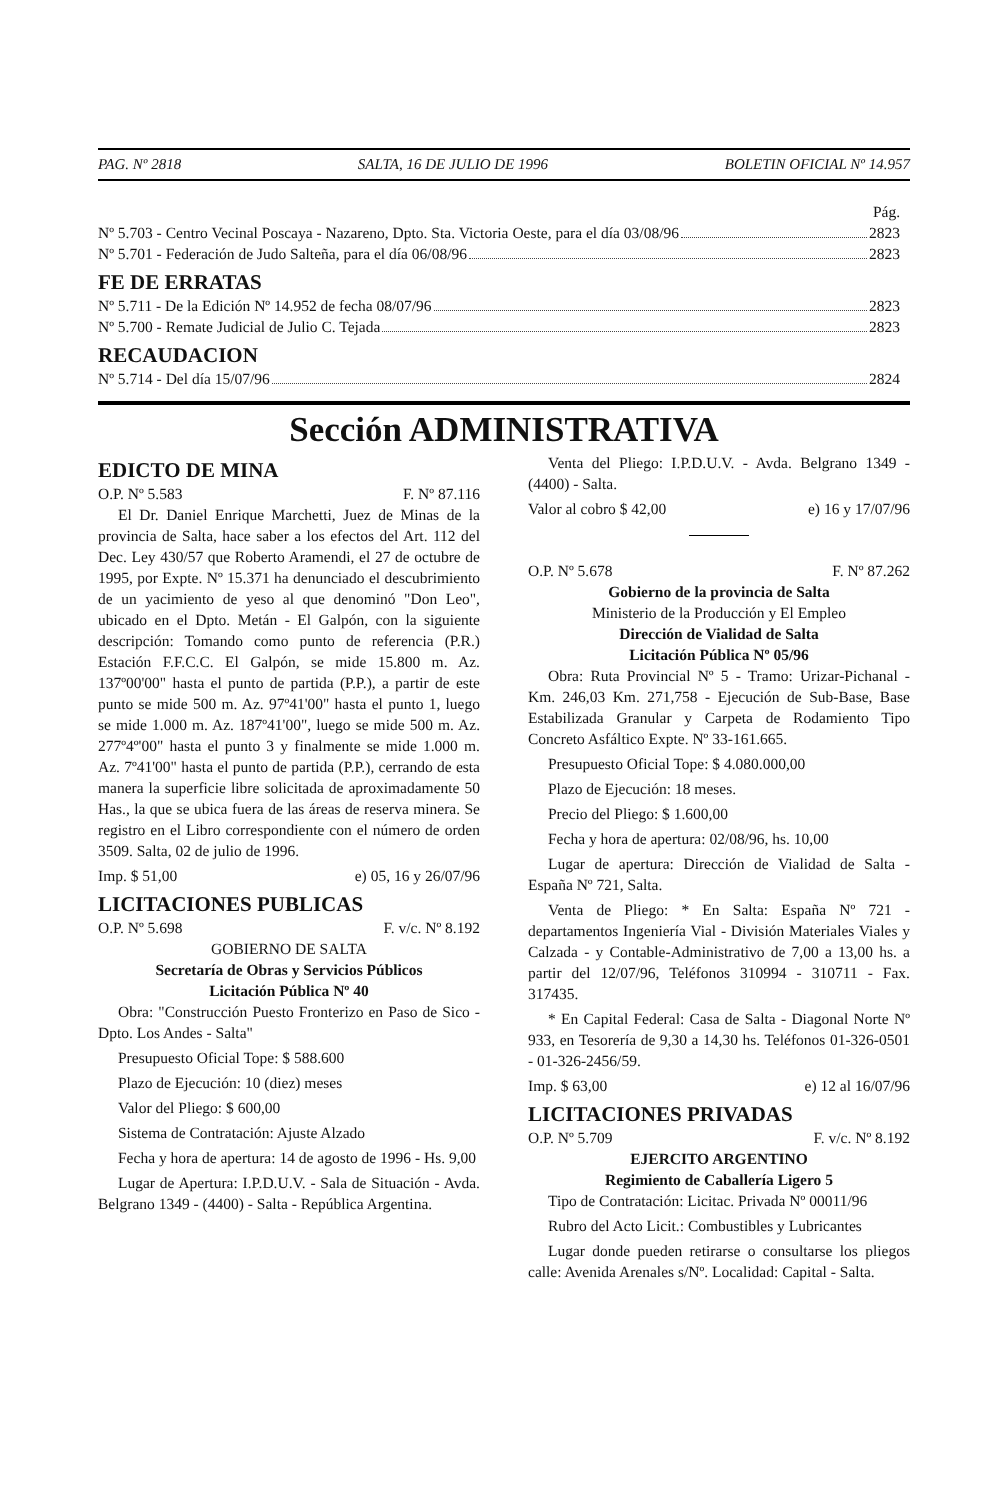PAG. Nº 2818 SALTA, 16 DE JULIO DE 1996 BOLETIN OFICIAL Nº 14.957
Pág.
Nº 5.703 - Centro Vecinal Poscaya - Nazareno, Dpto. Sta. Victoria Oeste, para el día 03/08/96 2823
Nº 5.701 - Federación de Judo Salteña, para el día 06/08/96 2823
FE DE ERRATAS
Nº 5.711 - De la Edición Nº 14.952 de fecha 08/07/96 2823
Nº 5.700 - Remate Judicial de Julio C. Tejada 2823
RECAUDACION
Nº 5.714 - Del día 15/07/96 2824
Sección ADMINISTRATIVA
EDICTO DE MINA
O.P. Nº 5.583 F. Nº 87.116
El Dr. Daniel Enrique Marchetti, Juez de Minas de la provincia de Salta, hace saber a los efectos del Art. 112 del Dec. Ley 430/57 que Roberto Aramendi, el 27 de octubre de 1995, por Expte. Nº 15.371 ha denunciado el descubrimiento de un yacimiento de yeso al que denominó "Don Leo", ubicado en el Dpto. Metán - El Galpón, con la siguiente descripción: Tomando como punto de referencia (P.R.) Estación F.F.C.C. El Galpón, se mide 15.800 m. Az. 137º00'00" hasta el punto de partida (P.P.), a partir de este punto se mide 500 m. Az. 97º41'00" hasta el punto 1, luego se mide 1.000 m. Az. 187º41'00", luego se mide 500 m. Az. 277º4º'00" hasta el punto 3 y finalmente se mide 1.000 m. Az. 7º41'00" hasta el punto de partida (P.P.), cerrando de esta manera la superficie libre solicitada de aproximadamente 50 Has., la que se ubica fuera de las áreas de reserva minera. Se registro en el Libro correspondiente con el número de orden 3509. Salta, 02 de julio de 1996.
Imp. $ 51,00 e) 05, 16 y 26/07/96
LICITACIONES PUBLICAS
O.P. Nº 5.698 F. v/c. Nº 8.192
GOBIERNO DE SALTA
Secretaría de Obras y Servicios Públicos
Licitación Pública Nº 40
Obra: "Construcción Puesto Fronterizo en Paso de Sico - Dpto. Los Andes - Salta"
Presupuesto Oficial Tope: $ 588.600
Plazo de Ejecución: 10 (diez) meses
Valor del Pliego: $ 600,00
Sistema de Contratación: Ajuste Alzado
Fecha y hora de apertura: 14 de agosto de 1996 - Hs. 9,00
Lugar de Apertura: I.P.D.U.V. - Sala de Situación - Avda. Belgrano 1349 - (4400) - Salta - República Argentina.
Venta del Pliego: I.P.D.U.V. - Avda. Belgrano 1349 - (4400) - Salta.
Valor al cobro $ 42,00 e) 16 y 17/07/96
O.P. Nº 5.678 F. Nº 87.262
Gobierno de la provincia de Salta
Ministerio de la Producción y El Empleo
Dirección de Vialidad de Salta
Licitación Pública Nº 05/96
Obra: Ruta Provincial Nº 5 - Tramo: Urizar-Pichanal - Km. 246,03 Km. 271,758 - Ejecución de Sub-Base, Base Estabilizada Granular y Carpeta de Rodamiento Tipo Concreto Asfáltico Expte. Nº 33-161.665.
Presupuesto Oficial Tope: $ 4.080.000,00
Plazo de Ejecución: 18 meses.
Precio del Pliego: $ 1.600,00
Fecha y hora de apertura: 02/08/96, hs. 10,00
Lugar de apertura: Dirección de Vialidad de Salta - España Nº 721, Salta.
Venta de Pliego: * En Salta: España Nº 721 - departamentos Ingeniería Vial - División Materiales Viales y Calzada - y Contable-Administrativo de 7,00 a 13,00 hs. a partir del 12/07/96, Teléfonos 310994 - 310711 - Fax. 317435.
* En Capital Federal: Casa de Salta - Diagonal Norte Nº 933, en Tesorería de 9,30 a 14,30 hs. Teléfonos 01-326-0501 - 01-326-2456/59.
Imp. $ 63,00 e) 12 al 16/07/96
LICITACIONES PRIVADAS
O.P. Nº 5.709 F. v/c. Nº 8.192
EJERCITO ARGENTINO
Regimiento de Caballería Ligero 5
Tipo de Contratación: Licitac. Privada Nº 00011/96
Rubro del Acto Licit.: Combustibles y Lubricantes
Lugar donde pueden retirarse o consultarse los pliegos calle: Avenida Arenales s/Nº. Localidad: Capital - Salta.